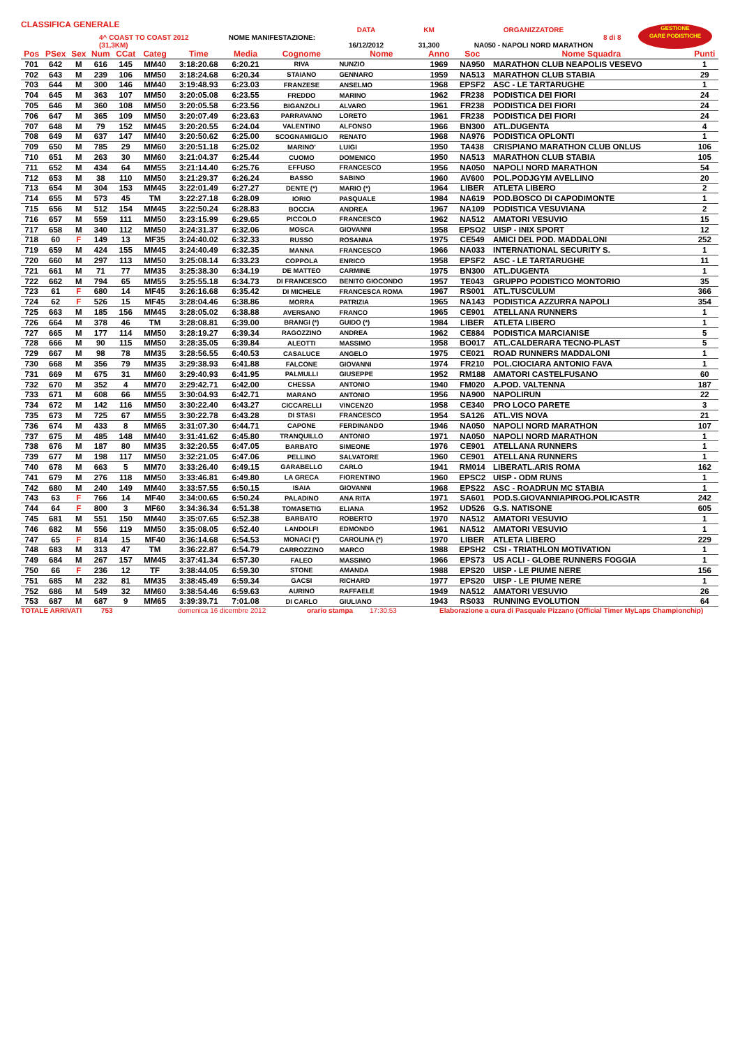CLASSIFICA GENERALE
4^ COAST TO COAST 2012 (31,3KM)
NOME MANIFESTAZIONE:
DATA
16/12/2012
KM
31,300
ORGANIZZATORE
NA050 - NAPOLI NORD MARATHON
8 di 8
GESTIONE
GARE PODISTICHE
| Pos | PSex | Sex | Num | CCat | Categ | Time | Media | Cognome | Nome | Anno | Soc | Nome Squadra | Punti |
| --- | --- | --- | --- | --- | --- | --- | --- | --- | --- | --- | --- | --- | --- |
| 701 | 642 | M | 616 | 145 | MM40 | 3:18:20.68 | 6:20.21 | RIVA | NUNZIO | 1969 | NA950 | MARATHON CLUB NEAPOLIS VESEVO | 1 |
| 702 | 643 | M | 239 | 106 | MM50 | 3:18:24.68 | 6:20.34 | STAIANO | GENNARO | 1959 | NA513 | MARATHON CLUB STABIA | 29 |
| 703 | 644 | M | 300 | 146 | MM40 | 3:19:48.93 | 6:23.03 | FRANZESE | ANSELMO | 1968 | EPSF2 | ASC - LE TARTARUGHE | 1 |
| 704 | 645 | M | 363 | 107 | MM50 | 3:20:05.08 | 6:23.55 | FREDDO | MARINO | 1962 | FR238 | PODISTICA DEI FIORI | 24 |
| 705 | 646 | M | 360 | 108 | MM50 | 3:20:05.58 | 6:23.56 | BIGANZOLI | ALVARO | 1961 | FR238 | PODISTICA DEI FIORI | 24 |
| 706 | 647 | M | 365 | 109 | MM50 | 3:20:07.49 | 6:23.63 | PARRAVANO | LORETO | 1961 | FR238 | PODISTICA DEI FIORI | 24 |
| 707 | 648 | M | 79 | 152 | MM45 | 3:20:20.55 | 6:24.04 | VALENTINO | ALFONSO | 1966 | BN300 | ATL.DUGENTA | 4 |
| 708 | 649 | M | 637 | 147 | MM40 | 3:20:50.62 | 6:25.00 | SCOGNAMIGLIO | RENATO | 1968 | NA976 | PODISTICA OPLONTI | 1 |
| 709 | 650 | M | 785 | 29 | MM60 | 3:20:51.18 | 6:25.02 | MARINO' | LUIGI | 1950 | TA438 | CRISPIANO MARATHON CLUB ONLUS | 106 |
| 710 | 651 | M | 263 | 30 | MM60 | 3:21:04.37 | 6:25.44 | CUOMO | DOMENICO | 1950 | NA513 | MARATHON CLUB STABIA | 105 |
| 711 | 652 | M | 434 | 64 | MM55 | 3:21:14.40 | 6:25.76 | EFFUSO | FRANCESCO | 1956 | NA050 | NAPOLI NORD MARATHON | 54 |
| 712 | 653 | M | 38 | 110 | MM50 | 3:21:29.37 | 6:26.24 | BASSO | SABINO | 1960 | AV600 | POL.PODJGYM AVELLINO | 20 |
| 713 | 654 | M | 304 | 153 | MM45 | 3:22:01.49 | 6:27.27 | DENTE (*) | MARIO (*) | 1964 | LIBER | ATLETA LIBERO | 2 |
| 714 | 655 | M | 573 | 45 | TM | 3:22:27.18 | 6:28.09 | IORIO | PASQUALE | 1984 | NA619 | POD.BOSCO DI CAPODIMONTE | 1 |
| 715 | 656 | M | 512 | 154 | MM45 | 3:22:50.24 | 6:28.83 | BOCCIA | ANDREA | 1967 | NA109 | PODISTICA VESUVIANA | 2 |
| 716 | 657 | M | 559 | 111 | MM50 | 3:23:15.99 | 6:29.65 | PICCOLO | FRANCESCO | 1962 | NA512 | AMATORI VESUVIO | 15 |
| 717 | 658 | M | 340 | 112 | MM50 | 3:24:31.37 | 6:32.06 | MOSCA | GIOVANNI | 1958 | EPSO2 | UISP - INIX SPORT | 12 |
| 718 | 60 | F | 149 | 13 | MF35 | 3:24:40.02 | 6:32.33 | RUSSO | ROSANNA | 1975 | CE549 | AMICI DEL POD. MADDALONI | 252 |
| 719 | 659 | M | 424 | 155 | MM45 | 3:24:40.49 | 6:32.35 | MANNA | FRANCESCO | 1966 | NA033 | INTERNATIONAL SECURITY S. | 1 |
| 720 | 660 | M | 297 | 113 | MM50 | 3:25:08.14 | 6:33.23 | COPPOLA | ENRICO | 1958 | EPSF2 | ASC - LE TARTARUGHE | 11 |
| 721 | 661 | M | 71 | 77 | MM35 | 3:25:38.30 | 6:34.19 | DE MATTEO | CARMINE | 1975 | BN300 | ATL.DUGENTA | 1 |
| 722 | 662 | M | 794 | 65 | MM55 | 3:25:55.18 | 6:34.73 | DI FRANCESCO | BENITO GIOCONDO | 1957 | TE043 | GRUPPO PODISTICO MONTORIO | 35 |
| 723 | 61 | F | 680 | 14 | MF45 | 3:26:16.68 | 6:35.42 | DI MICHELE | FRANCESCA ROMA | 1967 | RS001 | ATL.TUSCULUM | 366 |
| 724 | 62 | F | 526 | 15 | MF45 | 3:28:04.46 | 6:38.86 | MORRA | PATRIZIA | 1965 | NA143 | PODISTICA AZZURRA NAPOLI | 354 |
| 725 | 663 | M | 185 | 156 | MM45 | 3:28:05.02 | 6:38.88 | AVERSANO | FRANCO | 1965 | CE901 | ATELLANA RUNNERS | 1 |
| 726 | 664 | M | 378 | 46 | TM | 3:28:08.81 | 6:39.00 | BRANGI (*) | GUIDO (*) | 1984 | LIBER | ATLETA LIBERO | 1 |
| 727 | 665 | M | 177 | 114 | MM50 | 3:28:19.27 | 6:39.34 | RAGOZZINO | ANDREA | 1962 | CE884 | PODISTICA MARCIANISE | 5 |
| 728 | 666 | M | 90 | 115 | MM50 | 3:28:35.05 | 6:39.84 | ALEOTTI | MASSIMO | 1958 | BO017 | ATL.CALDERARA TECNO-PLAST | 5 |
| 729 | 667 | M | 98 | 78 | MM35 | 3:28:56.55 | 6:40.53 | CASALUCE | ANGELO | 1975 | CE021 | ROAD RUNNERS MADDALONI | 1 |
| 730 | 668 | M | 356 | 79 | MM35 | 3:29:38.93 | 6:41.88 | FALCONE | GIOVANNI | 1974 | FR210 | POL.CIOCIARA ANTONIO FAVA | 1 |
| 731 | 669 | M | 675 | 31 | MM60 | 3:29:40.93 | 6:41.95 | PALMULLI | GIUSEPPE | 1952 | RM188 | AMATORI CASTELFUSANO | 60 |
| 732 | 670 | M | 352 | 4 | MM70 | 3:29:42.71 | 6:42.00 | CHESSA | ANTONIO | 1940 | FM020 | A.POD. VALTENNA | 187 |
| 733 | 671 | M | 608 | 66 | MM55 | 3:30:04.93 | 6:42.71 | MARANO | ANTONIO | 1956 | NA900 | NAPOLIRUN | 22 |
| 734 | 672 | M | 142 | 116 | MM50 | 3:30:22.40 | 6:43.27 | CICCARELLI | VINCENZO | 1958 | CE340 | PRO LOCO PARETE | 3 |
| 735 | 673 | M | 725 | 67 | MM55 | 3:30:22.78 | 6:43.28 | DI STASI | FRANCESCO | 1954 | SA126 | ATL.VIS NOVA | 21 |
| 736 | 674 | M | 433 | 8 | MM65 | 3:31:07.30 | 6:44.71 | CAPONE | FERDINANDO | 1946 | NA050 | NAPOLI NORD MARATHON | 107 |
| 737 | 675 | M | 485 | 148 | MM40 | 3:31:41.62 | 6:45.80 | TRANQUILLO | ANTONIO | 1971 | NA050 | NAPOLI NORD MARATHON | 1 |
| 738 | 676 | M | 187 | 80 | MM35 | 3:32:20.55 | 6:47.05 | BARBATO | SIMEONE | 1976 | CE901 | ATELLANA RUNNERS | 1 |
| 739 | 677 | M | 198 | 117 | MM50 | 3:32:21.05 | 6:47.06 | PELLINO | SALVATORE | 1960 | CE901 | ATELLANA RUNNERS | 1 |
| 740 | 678 | M | 663 | 5 | MM70 | 3:33:26.40 | 6:49.15 | GARABELLO | CARLO | 1941 | RM014 | LIBERATL.ARIS ROMA | 162 |
| 741 | 679 | M | 276 | 118 | MM50 | 3:33:46.81 | 6:49.80 | LA GRECA | FIORENTINO | 1960 | EPSC2 | UISP - ODM RUNS | 1 |
| 742 | 680 | M | 240 | 149 | MM40 | 3:33:57.55 | 6:50.15 | ISAIA | GIOVANNI | 1968 | EPS22 | ASC - ROADRUN MC STABIA | 1 |
| 743 | 63 | F | 766 | 14 | MF40 | 3:34:00.65 | 6:50.24 | PALADINO | ANA RITA | 1971 | SA601 | POD.S.GIOVANNIAPIROG.POLICASTR | 242 |
| 744 | 64 | F | 800 | 3 | MF60 | 3:34:36.34 | 6:51.38 | TOMASETIG | ELIANA | 1952 | UD526 | G.S. NATISONE | 605 |
| 745 | 681 | M | 551 | 150 | MM40 | 3:35:07.65 | 6:52.38 | BARBATO | ROBERTO | 1970 | NA512 | AMATORI VESUVIO | 1 |
| 746 | 682 | M | 556 | 119 | MM50 | 3:35:08.05 | 6:52.40 | LANDOLFI | EDMONDO | 1961 | NA512 | AMATORI VESUVIO | 1 |
| 747 | 65 | F | 814 | 15 | MF40 | 3:36:14.68 | 6:54.53 | MONACI (*) | CAROLINA (*) | 1970 | LIBER | ATLETA LIBERO | 229 |
| 748 | 683 | M | 313 | 47 | TM | 3:36:22.87 | 6:54.79 | CARROZZINO | MARCO | 1988 | EPSH2 | CSI - TRIATHLON MOTIVATION | 1 |
| 749 | 684 | M | 267 | 157 | MM45 | 3:37:41.34 | 6:57.30 | FALEO | MASSIMO | 1966 | EPS73 | US ACLI - GLOBE RUNNERS FOGGIA | 1 |
| 750 | 66 | F | 236 | 12 | TF | 3:38:44.05 | 6:59.30 | STONE | AMANDA | 1988 | EPS20 | UISP - LE PIUME NERE | 156 |
| 751 | 685 | M | 232 | 81 | MM35 | 3:38:45.49 | 6:59.34 | GACSI | RICHARD | 1977 | EPS20 | UISP - LE PIUME NERE | 1 |
| 752 | 686 | M | 549 | 32 | MM60 | 3:38:54.46 | 6:59.63 | AURINO | RAFFAELE | 1949 | NA512 | AMATORI VESUVIO | 26 |
| 753 | 687 | M | 687 | 9 | MM65 | 3:39:39.71 | 7:01.08 | DI CARLO | GIULIANO | 1943 | RS033 | RUNNING EVOLUTION | 64 |
TOTALE ARRIVATI 753 domenica 16 dicembre 2012 orario stampa 17:30:53 Elaborazione a cura di Pasquale Pizzano (Official Timer MyLaps Championchip)